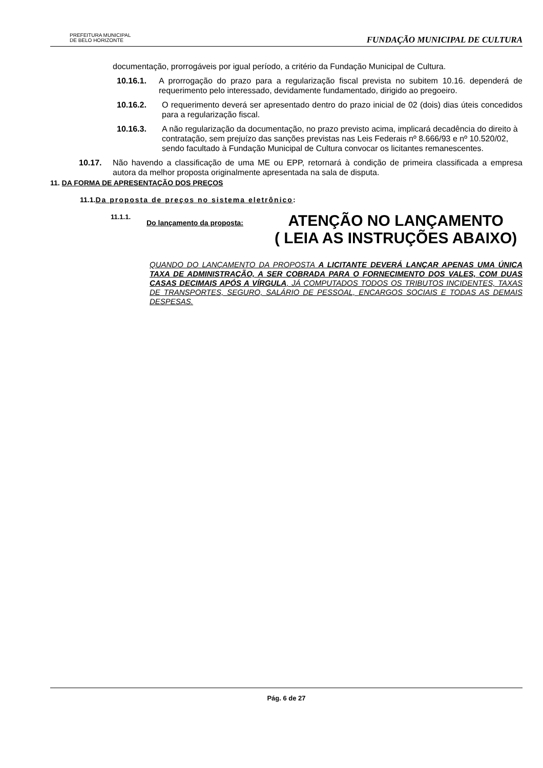PREFEITURA MUNICIPAL
DE BELO HORIZONTE
FUNDAÇÃO MUNICIPAL DE CULTURA
documentação, prorrogáveis por igual período, a critério da Fundação Municipal de Cultura.
10.16.1. A prorrogação do prazo para a regularização fiscal prevista no subitem 10.16. dependerá de requerimento pelo interessado, devidamente fundamentado, dirigido ao pregoeiro.
10.16.2. O requerimento deverá ser apresentado dentro do prazo inicial de 02 (dois) dias úteis concedidos para a regularização fiscal.
10.16.3. A não regularização da documentação, no prazo previsto acima, implicará decadência do direito à contratação, sem prejuízo das sanções previstas nas Leis Federais nº 8.666/93 e nº 10.520/02, sendo facultado à Fundação Municipal de Cultura convocar os licitantes remanescentes.
10.17. Não havendo a classificação de uma ME ou EPP, retornará à condição de primeira classificada a empresa autora da melhor proposta originalmente apresentada na sala de disputa.
11. DA FORMA DE APRESENTAÇÃO DOS PREÇOS
11.1.Da proposta de preços no sistema eletrônico:
11.1.1. Do lançamento da proposta: ATENÇÃO NO LANÇAMENTO
( LEIA AS INSTRUÇÕES ABAIXO)
QUANDO DO LANÇAMENTO DA PROPOSTA A LICITANTE DEVERÁ LANÇAR APENAS UMA ÚNICA TAXA DE ADMINISTRAÇÃO, A SER COBRADA PARA O FORNECIMENTO DOS VALES, COM DUAS CASAS DECIMAIS APÓS A VÍRGULA, JÁ COMPUTADOS TODOS OS TRIBUTOS INCIDENTES, TAXAS DE TRANSPORTES, SEGURO, SALÁRIO DE PESSOAL, ENCARGOS SOCIAIS E TODAS AS DEMAIS DESPESAS.
Pág. 6 de 27